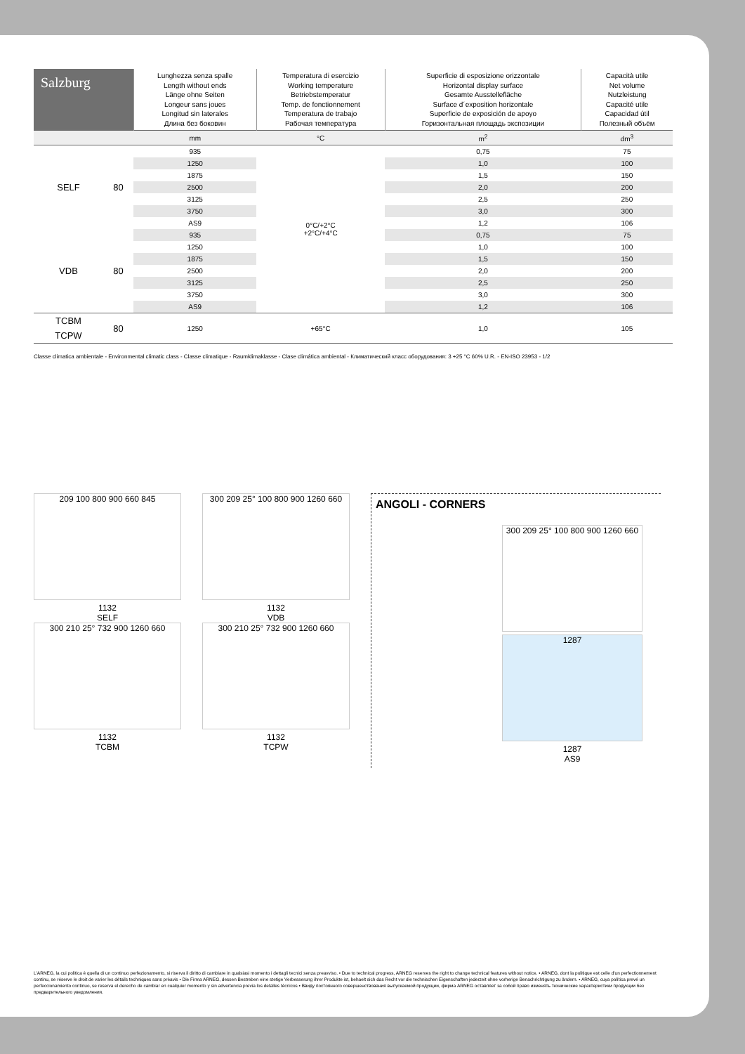| Salzburg | | Lunghezza senza spalle Length without ends Länge ohne Seiten Longeur sans joues Longitud sin laterales Длина без боковин | Temperatura di esercizio Working temperature Betriebstemperatur Temp. de fonctionnement Temperatura de trabajo Рабочая температура | Superficie di esposizione orizzontale Horizontal display surface Gesamte Ausstellefläche Surface d´exposition horizontale Superficie de exposición de apoyo Горизонтальная площадь экспозиции | Capacità utile Net volume Nutzleistung Capacité utile Capacidad útil Полезный объём |
| --- | --- | --- | --- | --- | --- |
| | | mm | °C | m<sup>2</sup> | dm<sup>3</sup> |
| SELF | 80 | 935 | 0°C/+2°C +2°C/+4°C | 0,75 | 75 |
| | | 1250 | | 1,0 | 100 |
| | | 1875 | | 1,5 | 150 |
| | | 2500 | | 2,0 | 200 |
| | | 3125 | | 2,5 | 250 |
| | | 3750 | | 3,0 | 300 |
| | | AS9 | | 1,2 | 106 |
| VDB | 80 | 935 | | 0,75 | 75 |
| | | 1250 | | 1,0 | 100 |
| | | 1875 | | 1,5 | 150 |
| | | 2500 | | 2,0 | 200 |
| | | 3125 | | 2,5 | 250 |
| | | 3750 | | 3,0 | 300 |
| | | AS9 | | 1,2 | 106 |
| TCBM | 80 | 1250 | +65°C | 1,0 | 105 |
| TCPW | | | | | |
Classe climatica ambientale - Environmental climatic class - Classe climatique - Raumklimaklasse - Clase climática ambiental - Климатический класс оборудования: 3 +25 °C 60% U.R. - EN-ISO 23953 - 1/2
209 100 800 900 660 845
1132
SELF
300 210 25° 732 900 1260 660
1132
TCBM
300 209 25° 100 800 900 1260 660
1132
VDB
300 210 25° 732 900 1260 660
1132
TCPW
ANGOLI - CORNERS
300 209 25° 100 800 900 1260 660
1287
1287
AS9
L'ARNEG, la cui politica è quella di un continuo perfezionamento, si riserva il diritto di cambiare in qualsiasi momento i dettagli tecnici senza preavviso. • Due to technical progress, ARNEG reserves the right to change technical features without notice. • ARNEG, dont la politique est celle d'un perfectionnement continu, se réserve le droit de varier les détails techniques sans préavis • Die Firma ARNEG, dessen Bestreben eine stetige Verbesserung ihrer Produkte ist, behaelt sich das Recht vor die technischen Eigenschaften jederzeit ohne vorherige Benachrichtigung zu ändern. • ARNEG, cuya política prevé un perfeccionamiento continuo, se reserva el derecho de cambiar en cualquier momento y sin advertencia previa los detalles técnicos • Ввиду постоянного совершенствования выпускаемой продукции, фирма ARNEG оставляет за собой право изменять технические характеристики продукции без предварительного уведомления.